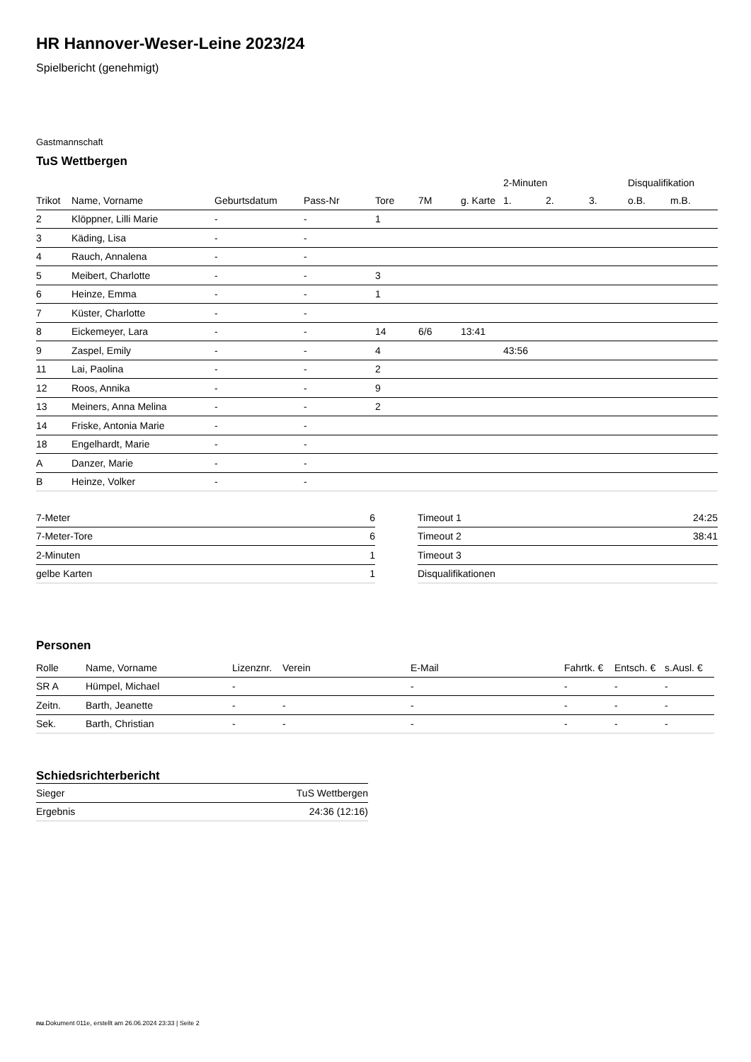HR Hannover-Weser-Leine 2023/24
Spielbericht (genehmigt)
Gastmannschaft
TuS Wettbergen
| | | | | | | | 2-Minuten | | | Disqualifikation | |
| --- | --- | --- | --- | --- | --- | --- | --- | --- | --- | --- | --- |
| Trikot | Name, Vorname | Geburtsdatum | Pass-Nr | Tore | 7M | g. Karte | 1. | 2. | 3. | o.B. | m.B. |
| 2 | Klöppner, Lilli Marie | - | - | 1 | | | | | | | |
| 3 | Käding, Lisa | - | - | | | | | | | | |
| 4 | Rauch, Annalena | - | - | | | | | | | | |
| 5 | Meibert, Charlotte | - | - | 3 | | | | | | | |
| 6 | Heinze, Emma | - | - | 1 | | | | | | | |
| 7 | Küster, Charlotte | - | - | | | | | | | | |
| 8 | Eickemeyer, Lara | - | - | 14 | 6/6 | 13:41 | | | | | |
| 9 | Zaspel, Emily | - | - | 4 | | | 43:56 | | | | |
| 11 | Lai, Paolina | - | - | 2 | | | | | | | |
| 12 | Roos, Annika | - | - | 9 | | | | | | | |
| 13 | Meiners, Anna Melina | - | - | 2 | | | | | | | |
| 14 | Friske, Antonia Marie | - | - | | | | | | | | |
| 18 | Engelhardt, Marie | - | - | | | | | | | | |
| A | Danzer, Marie | - | - | | | | | | | | |
| B | Heinze, Volker | - | - | | | | | | | | |
| 7-Meter | 6 |
| 7-Meter-Tore | 6 |
| 2-Minuten | 1 |
| gelbe Karten | 1 |
| Timeout 1 | 24:25 |
| Timeout 2 | 38:41 |
| Timeout 3 | |
| Disqualifikationen | |
Personen
| Rolle | Name, Vorname | Lizenznr. | Verein | E-Mail | Fahrtk. € | Entsch. € | s.Ausl. € |
| --- | --- | --- | --- | --- | --- | --- | --- |
| SR A | Hümpel, Michael | - | | - | - | - | - |
| Zeitn. | Barth, Jeanette | - | - | - | - | - | - |
| Sek. | Barth, Christian | - | - | - | - | - | - |
Schiedsrichterbericht
| Sieger | TuS Wettbergen |
| Ergebnis | 24:36 (12:16) |
nu.Dokument 011e, erstellt am 26.06.2024 23:33 | Seite 2